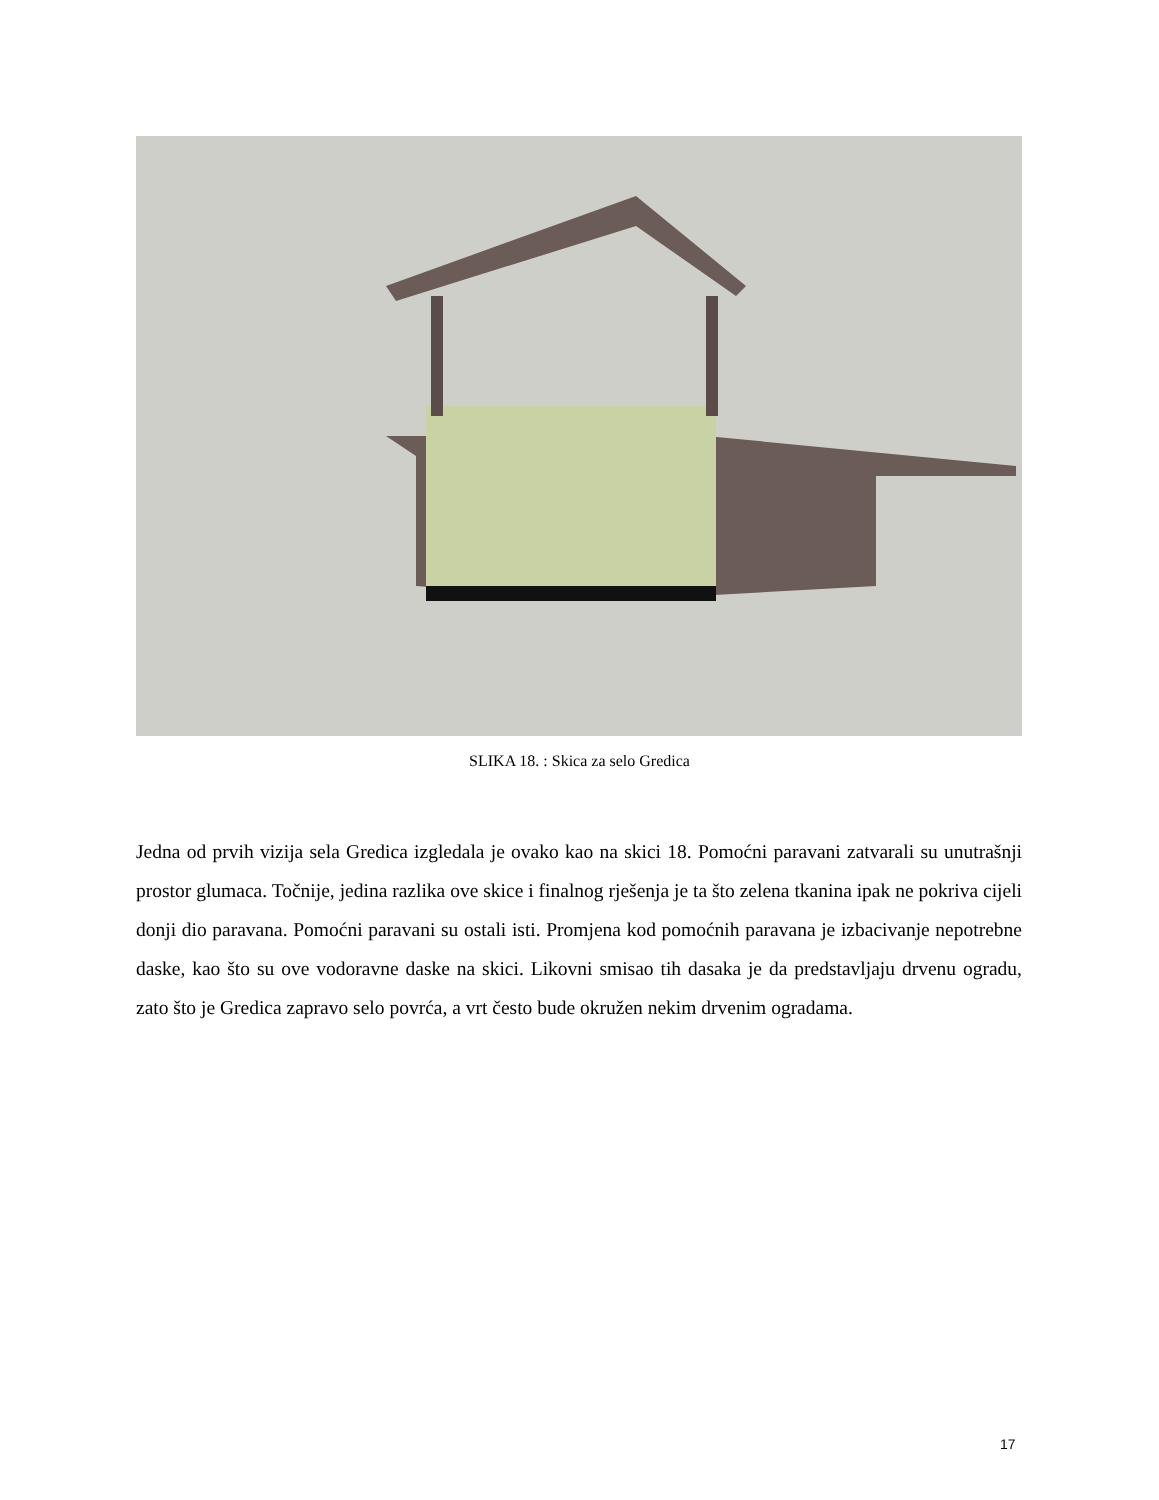SLIKA 18. : Skica za selo Gredica
Jedna od prvih vizija sela Gredica izgledala je ovako kao na skici 18. Pomoćni paravani zatvarali su unutrašnji prostor glumaca. Točnije, jedina razlika ove skice i finalnog rješenja je ta što zelena tkanina ipak ne pokriva cijeli donji dio paravana. Pomoćni paravani su ostali isti. Promjena kod pomoćnih paravana je izbacivanje nepotrebne daske, kao što su ove vodoravne daske na skici. Likovni smisao tih dasaka je da predstavljaju drvenu ogradu, zato što je Gredica zapravo selo povrća, a vrt često bude okružen nekim drvenim ogradama.
17